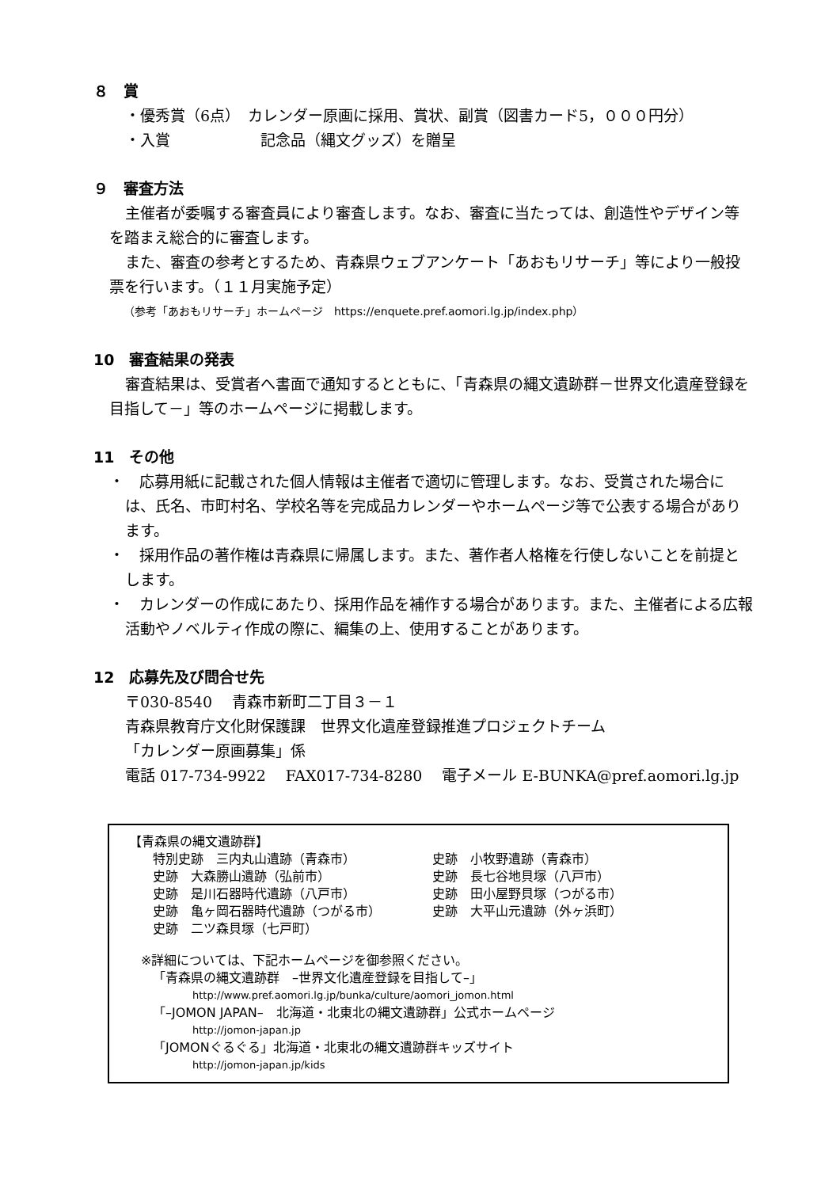８　賞
・優秀賞（6点）　カレンダー原画に採用、賞状、副賞（図書カード5，０００円分）
・入賞　　　　　　記念品（縄文グッズ）を贈呈
９　審査方法
主催者が委嘱する審査員により審査します。なお、審査に当たっては、創造性やデザイン等を踏まえ総合的に審査します。
また、審査の参考とするため、青森県ウェブアンケート「あおもリサーチ」等により一般投票を行います。（１１月実施予定）
（参考「あおもリサーチ」ホームページ　https://enquete.pref.aomori.lg.jp/index.php）
10　審査結果の発表
審査結果は、受賞者へ書面で通知するとともに、「青森県の縄文遺跡群－世界文化遺産登録を目指して－」等のホームページに掲載します。
11　その他
・　応募用紙に記載された個人情報は主催者で適切に管理します。なお、受賞された場合には、氏名、市町村名、学校名等を完成品カレンダーやホームページ等で公表する場合があります。
・　採用作品の著作権は青森県に帰属します。また、著作者人格権を行使しないことを前提とします。
・　カレンダーの作成にあたり、採用作品を補作する場合があります。また、主催者による広報活動やノベルティ作成の際に、編集の上、使用することがあります。
12　応募先及び問合せ先
〒030-8540　 青森市新町二丁目３－１
青森県教育庁文化財保護課　世界文化遺産登録推進プロジェクトチーム
「カレンダー原画募集」係
電話 017-734-9922　 FAX017-734-8280　 電子メール E-BUNKA@pref.aomori.lg.jp
【青森県の縄文遺跡群】
特別史跡　三内丸山遺跡（青森市）
史跡　大森勝山遺跡（弘前市）
史跡　是川石器時代遺跡（八戸市）
史跡　亀ヶ岡石器時代遺跡（つがる市）
史跡　二ツ森貝塚（七戸町）
史跡　小牧野遺跡（青森市）
史跡　長七谷地貝塚（八戸市）
史跡　田小屋野貝塚（つがる市）
史跡　大平山元遺跡（外ヶ浜町）
※詳細については、下記ホームページを御参照ください。
「青森県の縄文遺跡群　–世界文化遺産登録を目指して–」
http://www.pref.aomori.lg.jp/bunka/culture/aomori_jomon.html
「–JOMON JAPAN–　北海道・北東北の縄文遺跡群」公式ホームページ
http://jomon-japan.jp
「JOMONぐるぐる」北海道・北東北の縄文遺跡群キッズサイト
http://jomon-japan.jp/kids